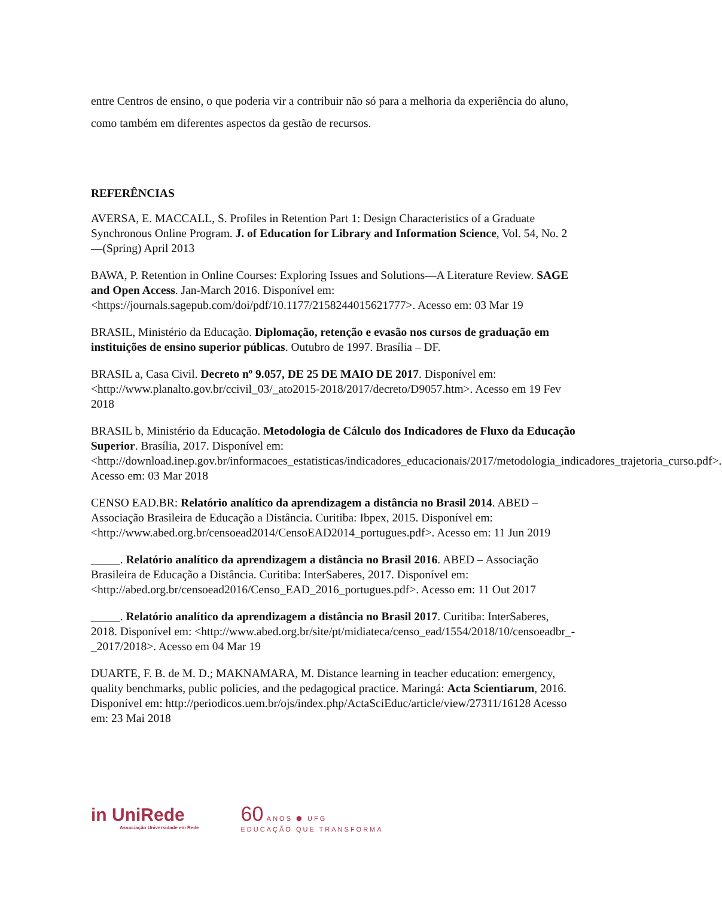entre Centros de ensino, o que poderia vir a contribuir não só para a melhoria da experiência do aluno, como também em diferentes aspectos da gestão de recursos.
REFERÊNCIAS
AVERSA, E. MACCALL, S. Profiles in Retention Part 1: Design Characteristics of a Graduate Synchronous Online Program. J. of Education for Library and Information Science, Vol. 54, No. 2—(Spring) April 2013
BAWA, P. Retention in Online Courses: Exploring Issues and Solutions—A Literature Review. SAGE and Open Access. Jan-March 2016. Disponível em: <https://journals.sagepub.com/doi/pdf/10.1177/2158244015621777>. Acesso em: 03 Mar 19
BRASIL, Ministério da Educação. Diplomação, retenção e evasão nos cursos de graduação em instituições de ensino superior públicas. Outubro de 1997. Brasília – DF.
BRASIL a, Casa Civil. Decreto nº 9.057, DE 25 DE MAIO DE 2017. Disponível em: <http://www.planalto.gov.br/ccivil_03/_ato2015-2018/2017/decreto/D9057.htm>. Acesso em 19 Fev 2018
BRASIL b, Ministério da Educação. Metodologia de Cálculo dos Indicadores de Fluxo da Educação Superior. Brasília, 2017. Disponível em: <http://download.inep.gov.br/informacoes_estatisticas/indicadores_educacionais/2017/metodologia_indicadores_trajetoria_curso.pdf>. Acesso em: 03 Mar 2018
CENSO EAD.BR: Relatório analítico da aprendizagem a distância no Brasil 2014. ABED – Associação Brasileira de Educação a Distância. Curitiba: Ibpex, 2015. Disponível em: <http://www.abed.org.br/censoead2014/CensoEAD2014_portugues.pdf>. Acesso em: 11 Jun 2019
_____. Relatório analítico da aprendizagem a distância no Brasil 2016. ABED – Associação Brasileira de Educação a Distância. Curitiba: InterSaberes, 2017. Disponível em: <http://abed.org.br/censoead2016/Censo_EAD_2016_portugues.pdf>. Acesso em: 11 Out 2017
_____. Relatório analítico da aprendizagem a distância no Brasil 2017. Curitiba: InterSaberes, 2018. Disponível em: <http://www.abed.org.br/site/pt/midiateca/censo_ead/1554/2018/10/censoeadbr_-_2017/2018>. Acesso em 04 Mar 19
DUARTE, F. B. de M. D.; MAKNAMARA, M. Distance learning in teacher education: emergency, quality benchmarks, public policies, and the pedagogical practice. Maringá: Acta Scientiarum, 2016. Disponível em: http://periodicos.uem.br/ojs/index.php/ActaSciEduc/article/view/27311/16128 Acesso em: 23 Mai 2018
in UniRede
Associação Universidade em Rede
60 ANOS ⬢ UFG
EDUCAÇÃO QUE TRANSFORMA